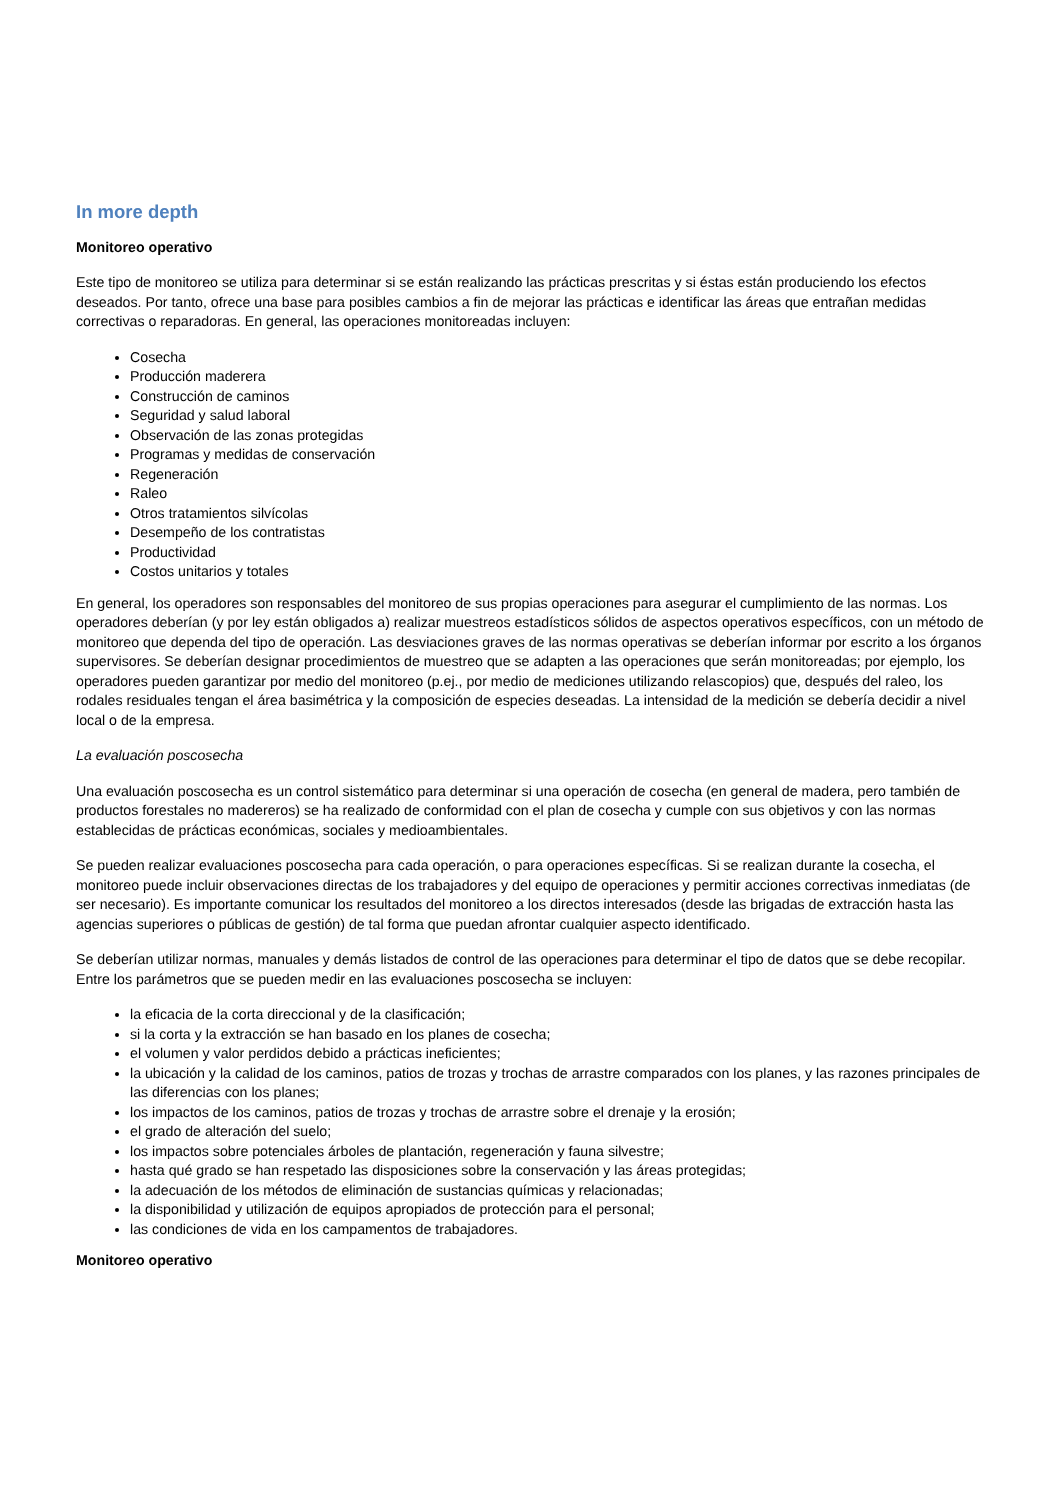In more depth
Monitoreo operativo
Este tipo de monitoreo se utiliza para determinar si se están realizando las prácticas prescritas y si éstas están produciendo los efectos deseados. Por tanto, ofrece una base para posibles cambios a fin de mejorar las prácticas e identificar las áreas que entrañan medidas correctivas o reparadoras. En general, las operaciones monitoreadas incluyen:
Cosecha
Producción maderera
Construcción de caminos
Seguridad y salud laboral
Observación de las zonas protegidas
Programas y medidas de conservación
Regeneración
Raleo
Otros tratamientos silvícolas
Desempeño de los contratistas
Productividad
Costos unitarios y totales
En general, los operadores son responsables del monitoreo de sus propias operaciones para asegurar el cumplimiento de las normas. Los operadores deberían (y por ley están obligados a) realizar muestreos estadísticos sólidos de aspectos operativos específicos, con un método de monitoreo que dependa del tipo de operación. Las desviaciones graves de las normas operativas se deberían informar por escrito a los órganos supervisores. Se deberían designar procedimientos de muestreo que se adapten a las operaciones que serán monitoreadas; por ejemplo, los operadores pueden garantizar por medio del monitoreo (p.ej., por medio de mediciones utilizando relascopios) que, después del raleo, los rodales residuales tengan el área basimétrica y la composición de especies deseadas. La intensidad de la medición se debería decidir a nivel local o de la empresa.
La evaluación poscosecha
Una evaluación poscosecha es un control sistemático para determinar si una operación de cosecha (en general de madera, pero también de productos forestales no madereros) se ha realizado de conformidad con el plan de cosecha y cumple con sus objetivos y con las normas establecidas de prácticas económicas, sociales y medioambientales.
Se pueden realizar evaluaciones poscosecha para cada operación, o para operaciones específicas. Si se realizan durante la cosecha, el monitoreo puede incluir observaciones directas de los trabajadores y del equipo de operaciones y permitir acciones correctivas inmediatas (de ser necesario). Es importante comunicar los resultados del monitoreo a los directos interesados (desde las brigadas de extracción hasta las agencias superiores o públicas de gestión) de tal forma que puedan afrontar cualquier aspecto identificado.
Se deberían utilizar normas, manuales y demás listados de control de las operaciones para determinar el tipo de datos que se debe recopilar. Entre los parámetros que se pueden medir en las evaluaciones poscosecha se incluyen:
la eficacia de la corta direccional y de la clasificación;
si la corta y la extracción se han basado en los planes de cosecha;
el volumen y valor perdidos debido a prácticas ineficientes;
la ubicación y la calidad de los caminos, patios de trozas y trochas de arrastre comparados con los planes, y las razones principales de las diferencias con los planes;
los impactos de los caminos, patios de trozas y trochas de arrastre sobre el drenaje y la erosión;
el grado de alteración del suelo;
los impactos sobre potenciales árboles de plantación, regeneración y fauna silvestre;
hasta qué grado se han respetado las disposiciones sobre la conservación y las áreas protegidas;
la adecuación de los métodos de eliminación de sustancias químicas y relacionadas;
la disponibilidad y utilización de equipos apropiados de protección para el personal;
las condiciones de vida en los campamentos de trabajadores.
Monitoreo operativo